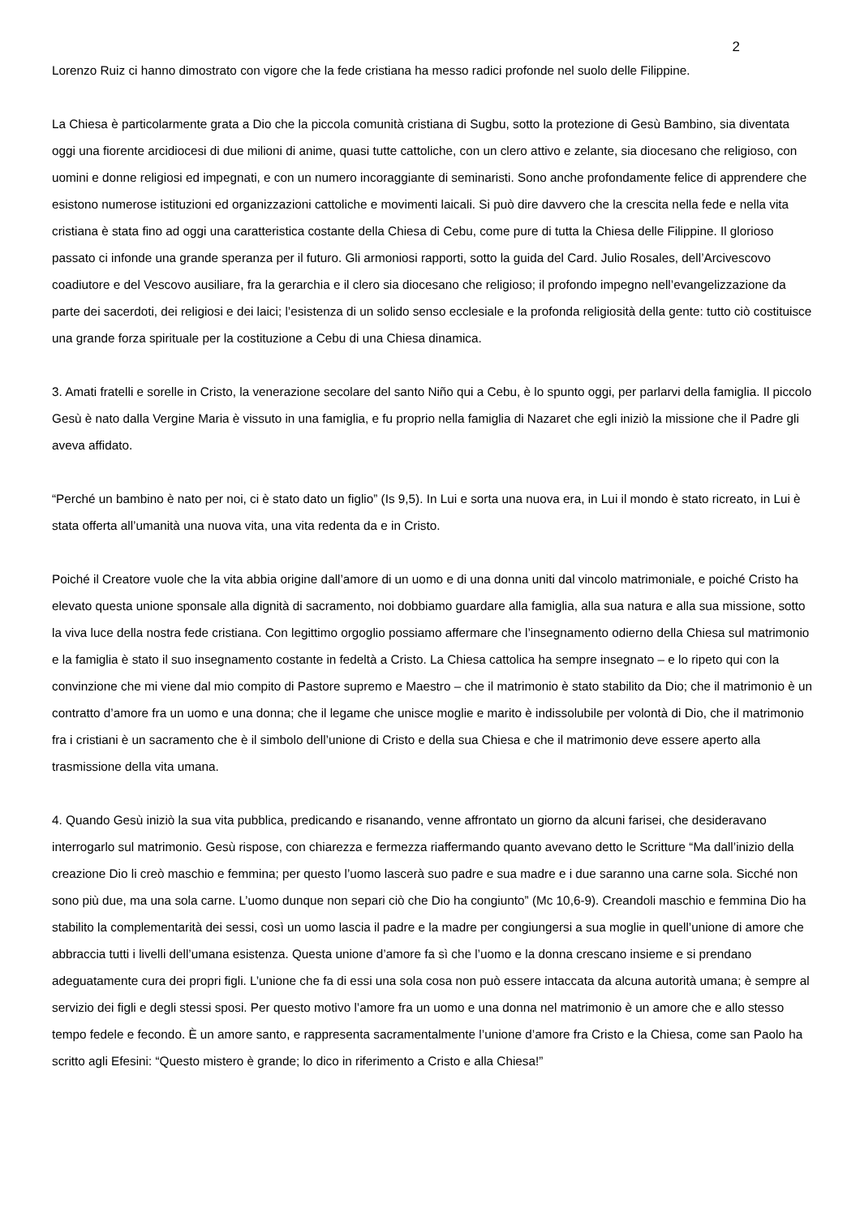2
Lorenzo Ruiz ci hanno dimostrato con vigore che la fede cristiana ha messo radici profonde nel suolo delle Filippine.
La Chiesa è particolarmente grata a Dio che la piccola comunità cristiana di Sugbu, sotto la protezione di Gesù Bambino, sia diventata oggi una fiorente arcidiocesi di due milioni di anime, quasi tutte cattoliche, con un clero attivo e zelante, sia diocesano che religioso, con uomini e donne religiosi ed impegnati, e con un numero incoraggiante di seminaristi. Sono anche profondamente felice di apprendere che esistono numerose istituzioni ed organizzazioni cattoliche e movimenti laicali. Si può dire davvero che la crescita nella fede e nella vita cristiana è stata fino ad oggi una caratteristica costante della Chiesa di Cebu, come pure di tutta la Chiesa delle Filippine. Il glorioso passato ci infonde una grande speranza per il futuro. Gli armoniosi rapporti, sotto la guida del Card. Julio Rosales, dell’Arcivescovo coadiutore e del Vescovo ausiliare, fra la gerarchia e il clero sia diocesano che religioso; il profondo impegno nell’evangelizzazione da parte dei sacerdoti, dei religiosi e dei laici; l’esistenza di un solido senso ecclesiale e la profonda religiosità della gente: tutto ciò costituisce una grande forza spirituale per la costituzione a Cebu di una Chiesa dinamica.
3. Amati fratelli e sorelle in Cristo, la venerazione secolare del santo Niño qui a Cebu, è lo spunto oggi, per parlarvi della famiglia. Il piccolo Gesù è nato dalla Vergine Maria è vissuto in una famiglia, e fu proprio nella famiglia di Nazaret che egli iniziò la missione che il Padre gli aveva affidato.
“Perché un bambino è nato per noi, ci è stato dato un figlio” (Is 9,5). In Lui e sorta una nuova era, in Lui il mondo è stato ricreato, in Lui è stata offerta all’umanità una nuova vita, una vita redenta da e in Cristo.
Poiché il Creatore vuole che la vita abbia origine dall’amore di un uomo e di una donna uniti dal vincolo matrimoniale, e poiché Cristo ha elevato questa unione sponsale alla dignità di sacramento, noi dobbiamo guardare alla famiglia, alla sua natura e alla sua missione, sotto la viva luce della nostra fede cristiana. Con legittimo orgoglio possiamo affermare che l’insegnamento odierno della Chiesa sul matrimonio e la famiglia è stato il suo insegnamento costante in fedeltà a Cristo. La Chiesa cattolica ha sempre insegnato – e lo ripeto qui con la convinzione che mi viene dal mio compito di Pastore supremo e Maestro – che il matrimonio è stato stabilito da Dio; che il matrimonio è un contratto d’amore fra un uomo e una donna; che il legame che unisce moglie e marito è indissolubile per volontà di Dio, che il matrimonio fra i cristiani è un sacramento che è il simbolo dell’unione di Cristo e della sua Chiesa e che il matrimonio deve essere aperto alla trasmissione della vita umana.
4. Quando Gesù iniziò la sua vita pubblica, predicando e risanando, venne affrontato un giorno da alcuni farisei, che desideravano interrogarlo sul matrimonio. Gesù rispose, con chiarezza e fermezza riaffermando quanto avevano detto le Scritture “Ma dall’inizio della creazione Dio li creò maschio e femmina; per questo l’uomo lascerà suo padre e sua madre e i due saranno una carne sola. Sicché non sono più due, ma una sola carne. L’uomo dunque non separi ciò che Dio ha congiunto” (Mc 10,6-9). Creandoli maschio e femmina Dio ha stabilito la complementarità dei sessi, così un uomo lascia il padre e la madre per congiungersi a sua moglie in quell’unione di amore che abbraccia tutti i livelli dell’umana esistenza. Questa unione d’amore fa sì che l’uomo e la donna crescano insieme e si prendano adeguatamente cura dei propri figli. L’unione che fa di essi una sola cosa non può essere intaccata da alcuna autorità umana; è sempre al servizio dei figli e degli stessi sposi. Per questo motivo l’amore fra un uomo e una donna nel matrimonio è un amore che e allo stesso tempo fedele e fecondo. È un amore santo, e rappresenta sacramentalmente l’unione d’amore fra Cristo e la Chiesa, come san Paolo ha scritto agli Efesini: “Questo mistero è grande; lo dico in riferimento a Cristo e alla Chiesa!”